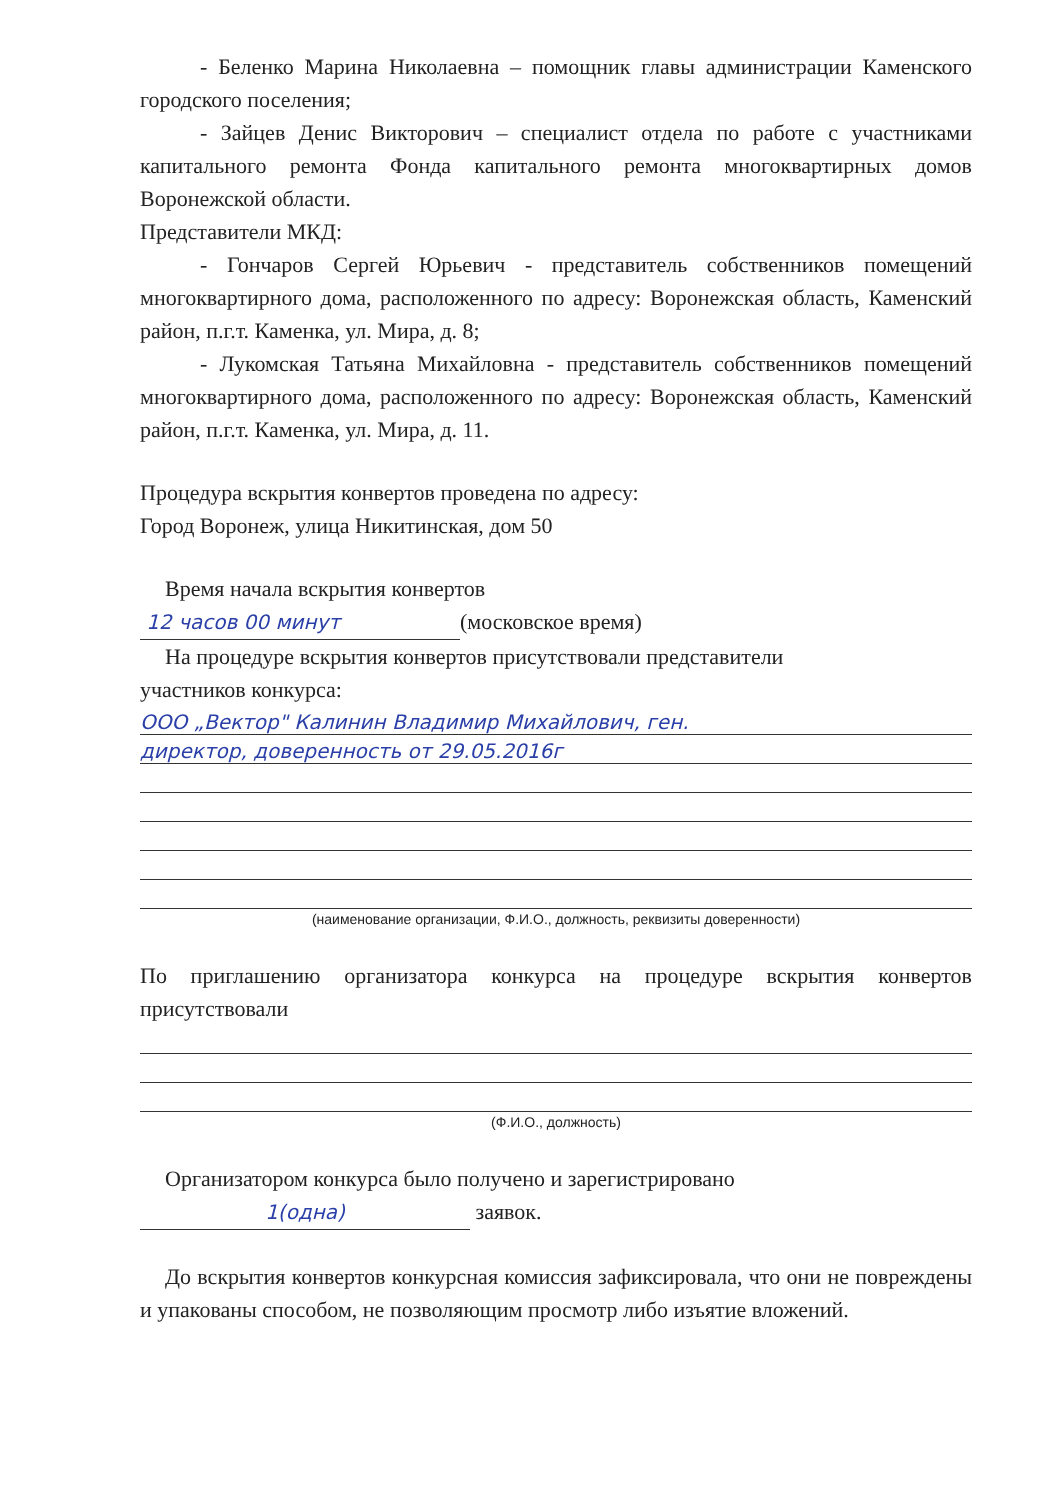- Беленко Марина Николаевна – помощник главы администрации Каменского городского поселения;
- Зайцев Денис Викторович – специалист отдела по работе с участниками капитального ремонта Фонда капитального ремонта многоквартирных домов Воронежской области.
Представители МКД:
- Гончаров Сергей Юрьевич - представитель собственников помещений многоквартирного дома, расположенного по адресу: Воронежская область, Каменский район, п.г.т. Каменка, ул. Мира, д. 8;
- Лукомская Татьяна Михайловна - представитель собственников помещений многоквартирного дома, расположенного по адресу: Воронежская область, Каменский район, п.г.т. Каменка, ул. Мира, д. 11.
Процедура вскрытия конвертов проведена по адресу:
Город Воронеж, улица Никитинская, дом 50
Время начала вскрытия конвертов
12 часов 00 минут (московское время)
На процедуре вскрытия конвертов присутствовали представители
участников конкурса:
ООО „Вектор" Калинин Владимир Михайлович, ген.
директор, доверенность от 29.05.2016г
(наименование организации, Ф.И.О., должность, реквизиты доверенности)
По приглашению организатора конкурса на процедуре вскрытия конвертов присутствовали
(Ф.И.О., должность)
Организатором конкурса было получено и зарегистрировано
1(одна) заявок.
До вскрытия конвертов конкурсная комиссия зафиксировала, что они не повреждены и упакованы способом, не позволяющим просмотр либо изъятие вложений.